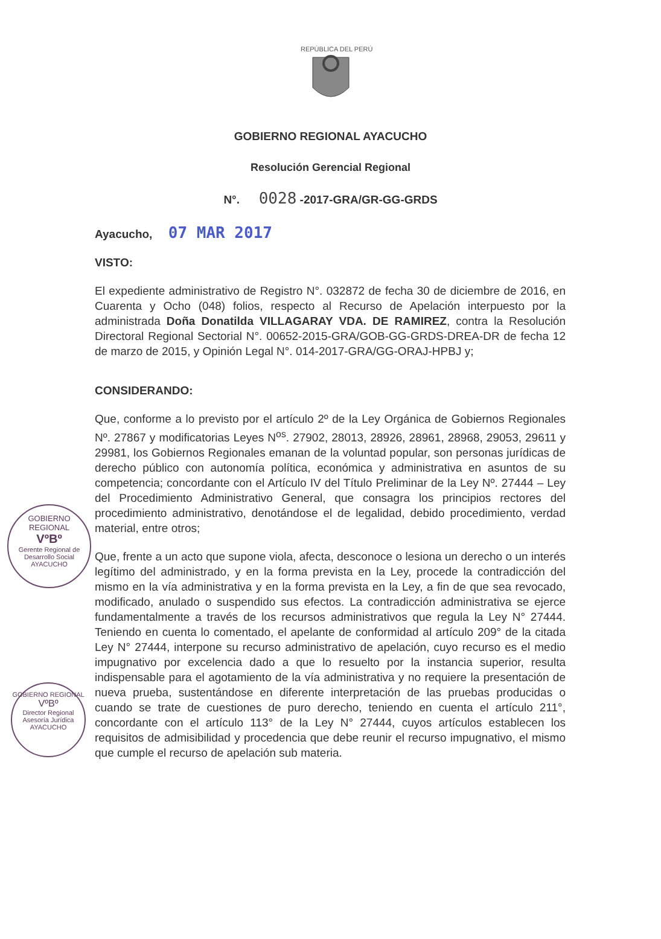REPÚBLICA DEL PERÚ
GOBIERNO REGIONAL AYACUCHO
Resolución Gerencial Regional
N°. 0028 -2017-GRA/GR-GG-GRDS
Ayacucho, 07 MAR 2017
VISTO:
El expediente administrativo de Registro N°. 032872 de fecha 30 de diciembre de 2016, en Cuarenta y Ocho (048) folios, respecto al Recurso de Apelación interpuesto por la administrada Doña Donatilda VILLAGARAY VDA. DE RAMIREZ, contra la Resolución Directoral Regional Sectorial N°. 00652-2015-GRA/GOB-GG-GRDS-DREA-DR de fecha 12 de marzo de 2015, y Opinión Legal N°. 014-2017-GRA/GG-ORAJ-HPBJ y;
CONSIDERANDO:
Que, conforme a lo previsto por el artículo 2º de la Ley Orgánica de Gobiernos Regionales Nº. 27867 y modificatorias Leyes N<sup>os</sup>. 27902, 28013, 28926, 28961, 28968, 29053, 29611 y 29981, los Gobiernos Regionales emanan de la voluntad popular, son personas jurídicas de derecho público con autonomía política, económica y administrativa en asuntos de su competencia; concordante con el Artículo IV del Título Preliminar de la Ley Nº. 27444 – Ley del Procedimiento Administrativo General, que consagra los principios rectores del procedimiento administrativo, denotándose el de legalidad, debido procedimiento, verdad material, entre otros;
Que, frente a un acto que supone viola, afecta, desconoce o lesiona un derecho o un interés legítimo del administrado, y en la forma prevista en la Ley, procede la contradicción del mismo en la vía administrativa y en la forma prevista en la Ley, a fin de que sea revocado, modificado, anulado o suspendido sus efectos. La contradicción administrativa se ejerce fundamentalmente a través de los recursos administrativos que regula la Ley N° 27444. Teniendo en cuenta lo comentado, el apelante de conformidad al artículo 209° de la citada Ley N° 27444, interpone su recurso administrativo de apelación, cuyo recurso es el medio impugnativo por excelencia dado a que lo resuelto por la instancia superior, resulta indispensable para el agotamiento de la vía administrativa y no requiere la presentación de nueva prueba, sustentándose en diferente interpretación de las pruebas producidas o cuando se trate de cuestiones de puro derecho, teniendo en cuenta el artículo 211°, concordante con el artículo 113° de la Ley N° 27444, cuyos artículos establecen los requisitos de admisibilidad y procedencia que debe reunir el recurso impugnativo, el mismo que cumple el recurso de apelación sub materia.
GOBIERNO REGIONAL
VºBº
Gerente Regional de Desarrollo Social
AYACUCHO
GOBIERNO REGIONAL
VºBº
Director Regional Asesoría Jurídica
AYACUCHO